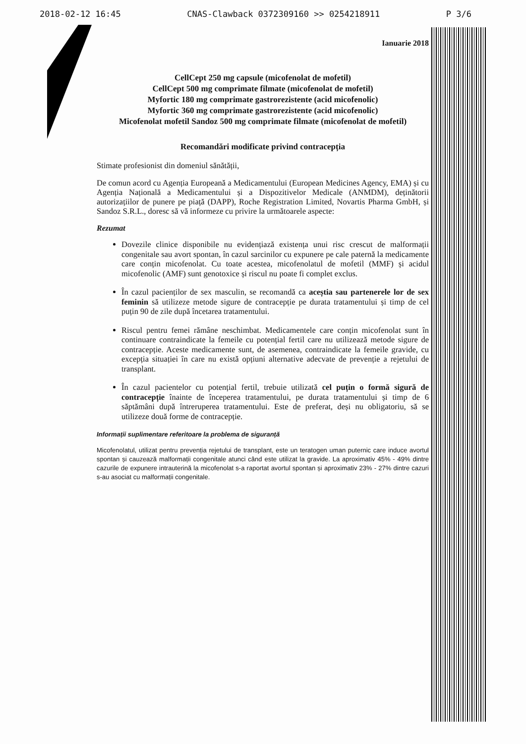2018-02-12 16:45 CNAS-Clawback 0372309160 >> 0254218911 P 3/6
Ianuarie 2018
CellCept 250 mg capsule (micofenolat de mofetil)
CellCept 500 mg comprimate filmate (micofenolat de mofetil)
Myfortic 180 mg comprimate gastrorezistente (acid micofenolic)
Myfortic 360 mg comprimate gastrorezistente (acid micofenolic)
Micofenolat mofetil Sandoz 500 mg comprimate filmate (micofenolat de mofetil)
Recomandări modificate privind contracepția
Stimate profesionist din domeniul sănătății,
De comun acord cu Agenția Europeană a Medicamentului (European Medicines Agency, EMA) și cu Agenția Națională a Medicamentului și a Dispozitivelor Medicale (ANMDM), deținătorii autorizațiilor de punere pe piață (DAPP), Roche Registration Limited, Novartis Pharma GmbH, și Sandoz S.R.L., doresc să vă informeze cu privire la următoarele aspecte:
Rezumat
Dovezile clinice disponibile nu evidențiază existența unui risc crescut de malformații congenitale sau avort spontan, în cazul sarcinilor cu expunere pe cale paternă la medicamente care conțin micofenolat. Cu toate acestea, micofenolatul de mofetil (MMF) și acidul micofenolic (AMF) sunt genotoxice și riscul nu poate fi complet exclus.
În cazul pacienților de sex masculin, se recomandă ca aceștia sau partenerele lor de sex feminin să utilizeze metode sigure de contracepție pe durata tratamentului și timp de cel puțin 90 de zile după încetarea tratamentului.
Riscul pentru femei rămâne neschimbat. Medicamentele care conțin micofenolat sunt în continuare contraindicate la femeile cu potențial fertil care nu utilizează metode sigure de contracepție. Aceste medicamente sunt, de asemenea, contraindicate la femeile gravide, cu excepția situației în care nu există opțiuni alternative adecvate de prevenție a rejetului de transplant.
În cazul pacientelor cu potențial fertil, trebuie utilizată cel puțin o formă sigură de contracepție înainte de începerea tratamentului, pe durata tratamentului și timp de 6 săptămâni după întreruperea tratamentului. Este de preferat, deși nu obligatoriu, să se utilizeze două forme de contracepție.
Informații suplimentare referitoare la problema de siguranță
Micofenolatul, utilizat pentru prevenția rejetului de transplant, este un teratogen uman puternic care induce avortul spontan și cauzează malformații congenitale atunci când este utilizat la gravide. La aproximativ 45% - 49% dintre cazurile de expunere intrauterină la micofenolat s-a raportat avortul spontan și aproximativ 23% - 27% dintre cazuri s-au asociat cu malformații congenitale.